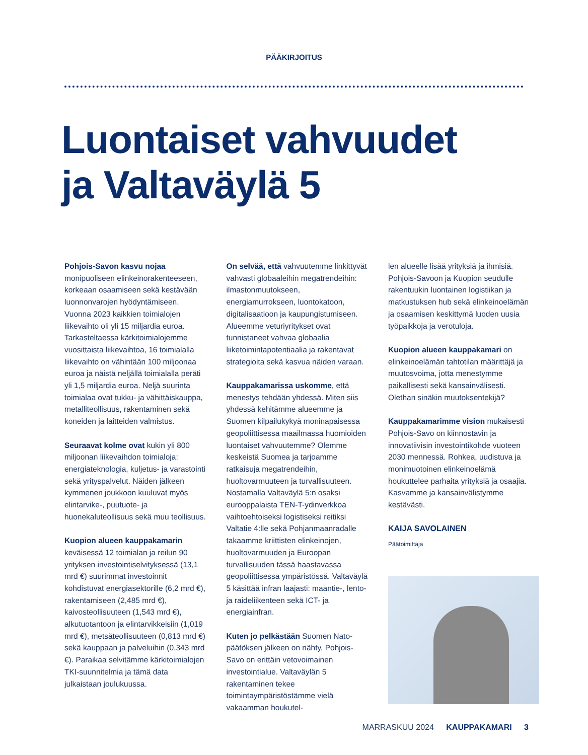PÄÄKIRJOITUS
Luontaiset vahvuudet
ja Valtaväylä 5
Pohjois-Savon kasvu nojaa monipuoliseen elinkeinorakenteeseen, korkeaan osaamiseen sekä kestävään luonnonvarojen hyödyntämiseen. Vuonna 2023 kaikkien toimialojen liikevaihto oli yli 15 miljardia euroa. Tarkasteltaessa kärkitoimialojemme vuosittaista liikevaihtoa, 16 toimialalla liikevaihto on vähintään 100 miljoonaa euroa ja näistä neljällä toimialalla peräti yli 1,5 miljardia euroa. Neljä suurinta toimialaa ovat tukku- ja vähittäiskauppa, metalliteollisuus, rakentaminen sekä koneiden ja laitteiden valmistus.
Seuraavat kolme ovat kukin yli 800 miljoonan liikevaihdon toimialoja: energiateknologia, kuljetus- ja varastointi sekä yrityspalvelut. Näiden jälkeen kymmenen joukkoon kuuluvat myös elintarvike-, puutuote- ja huonekaluteollisuus sekä muu teollisuus.
Kuopion alueen kauppakamarin keväisessä 12 toimialan ja reilun 90 yrityksen investointiselvityksessä (13,1 mrd €) suurimmat investoinnit kohdistuvat energiasektorille (6,2 mrd €), rakentamiseen (2,485 mrd €), kaivosteollisuuteen (1,543 mrd €), alkutuotantoon ja elintarvikkeisiin (1,019 mrd €), metsäteollisuuteen (0,813 mrd €) sekä kauppaan ja palveluihin (0,343 mrd €). Paraikaa selvitämme kärkitoimialojen TKI-suunnitelmia ja tämä data julkaistaan joulukuussa.
On selvää, että vahvuutemme linkittyvät vahvasti globaaleihin megatrendeihin: ilmastonmuutokseen, energiamurrokseen, luontokatoon, digitalisaatioon ja kaupungistumiseen. Alueemme veturiyritykset ovat tunnistaneet vahvaa globaalia liiketoimintapotentiaalia ja rakentavat strategioita sekä kasvua näiden varaan.
Kauppakamarissa uskomme, että menestys tehdään yhdessä. Miten siis yhdessä kehitämme alueemme ja Suomen kilpailukykyä moninapaisessa geopoliittisessa maailmassa huomioiden luontaiset vahvuutemme? Olemme keskeistä Suomea ja tarjoamme ratkaisuja megatrendeihin, huoltovarmuuteen ja turvallisuuteen. Nostamalla Valtaväylä 5:n osaksi eurooppalaista TEN-T-ydinverkkoa vaihtoehtoiseksi logistiseksi reitiksi Valtatie 4:lle sekä Pohjanmaanradalle takaamme kriittisten elinkeinojen, huoltovarmuuden ja Euroopan turvallisuuden tässä haastavassa geopoliittisessa ympäristössä. Valtaväylä 5 käsittää infran laajasti: maantie-, lento- ja raideliikenteen sekä ICT- ja energiainfran.
Kuten jo pelkästään Suomen Nato-päätöksen jälkeen on nähty, Pohjois-Savo on erittäin vetovoimainen investointialue. Valtaväylän 5 rakentaminen tekee toimintaympäristöstämme vielä vakaamman houkutel-
len alueelle lisää yrityksiä ja ihmisiä. Pohjois-Savoon ja Kuopion seudulle rakentuukin luontainen logistiikan ja matkustuksen hub sekä elinkeinoelämän ja osaamisen keskittymä luoden uusia työpaikkoja ja verotuloja.
Kuopion alueen kauppakamari on elinkeinoelämän tahtotilan määrittäjä ja muutosvoima, jotta menestymme paikallisesti sekä kansainvälisesti. Olethan sinäkin muutoksentekijä?
Kauppakamarimme vision mukaisesti Pohjois-Savo on kiinnostavin ja innovatiivisin investointikohde vuoteen 2030 mennessä. Rohkea, uudistuva ja monimuotoinen elinkeinoelämä houkuttelee parhaita yrityksiä ja osaajia. Kasvamme ja kansainvälistymme kestävästi.
KAIJA SAVOLAINEN
Päätoimittaja
MARRASKUU 2024 KAUPPAKAMARI 3